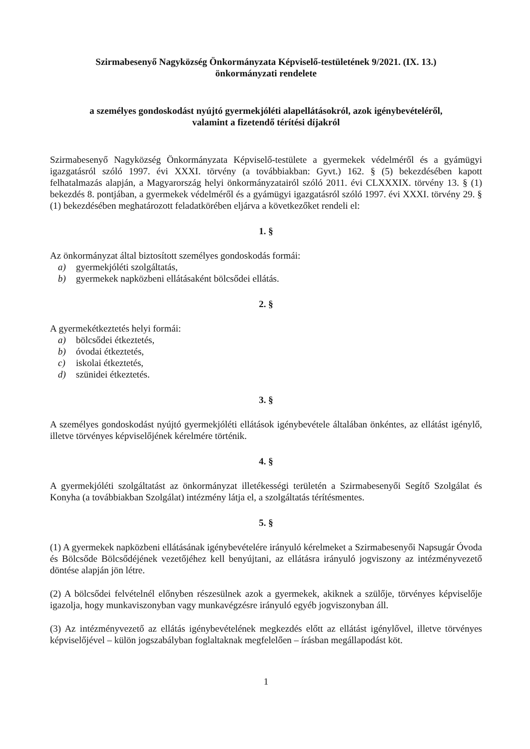Szirmabesenyő Nagyközség Önkormányzata Képviselő-testületének 9/2021. (IX. 13.)
önkormányzati rendelete
a személyes gondoskodást nyújtó gyermekjóléti alapellátásokról, azok igénybevételéről,
valamint a fizetendő térítési díjakról
Szirmabesenyő Nagyközség Önkormányzata Képviselő-testülete a gyermekek védelméről és a gyámügyi igazgatásról szóló 1997. évi XXXI. törvény (a továbbiakban: Gyvt.) 162. § (5) bekezdésében kapott felhatalmazás alapján, a Magyarország helyi önkormányzatairól szóló 2011. évi CLXXXIX. törvény 13. § (1) bekezdés 8. pontjában, a gyermekek védelméről és a gyámügyi igazgatásról szóló 1997. évi XXXI. törvény 29. § (1) bekezdésében meghatározott feladatkörében eljárva a következőket rendeli el:
1. §
Az önkormányzat által biztosított személyes gondoskodás formái:
a) gyermekjóléti szolgáltatás,
b) gyermekek napközbeni ellátásaként bölcsődei ellátás.
2. §
A gyermekétkeztetés helyi formái:
a) bölcsődei étkeztetés,
b) óvodai étkeztetés,
c) iskolai étkeztetés,
d) szünidei étkeztetés.
3. §
A személyes gondoskodást nyújtó gyermekjóléti ellátások igénybevétele általában önkéntes, az ellátást igénylő, illetve törvényes képviselőjének kérelmére történik.
4. §
A gyermekjóléti szolgáltatást az önkormányzat illetékességi területén a Szirmabesenyői Segítő Szolgálat és Konyha (a továbbiakban Szolgálat) intézmény látja el, a szolgáltatás térítésmentes.
5. §
(1) A gyermekek napközbeni ellátásának igénybevételére irányuló kérelmeket a Szirmabesenyői Napsugár Óvoda és Bölcsőde Bölcsődéjének vezetőjéhez kell benyújtani, az ellátásra irányuló jogviszony az intézményvezető döntése alapján jön létre.
(2) A bölcsődei felvételnél előnyben részesülnek azok a gyermekek, akiknek a szülője, törvényes képviselője igazolja, hogy munkaviszonyban vagy munkavégzésre irányuló egyéb jogviszonyban áll.
(3) Az intézményvezető az ellátás igénybevételének megkezdés előtt az ellátást igénylővel, illetve törvényes képviselőjével – külön jogszabályban foglaltaknak megfelelően – írásban megállapodást köt.
1